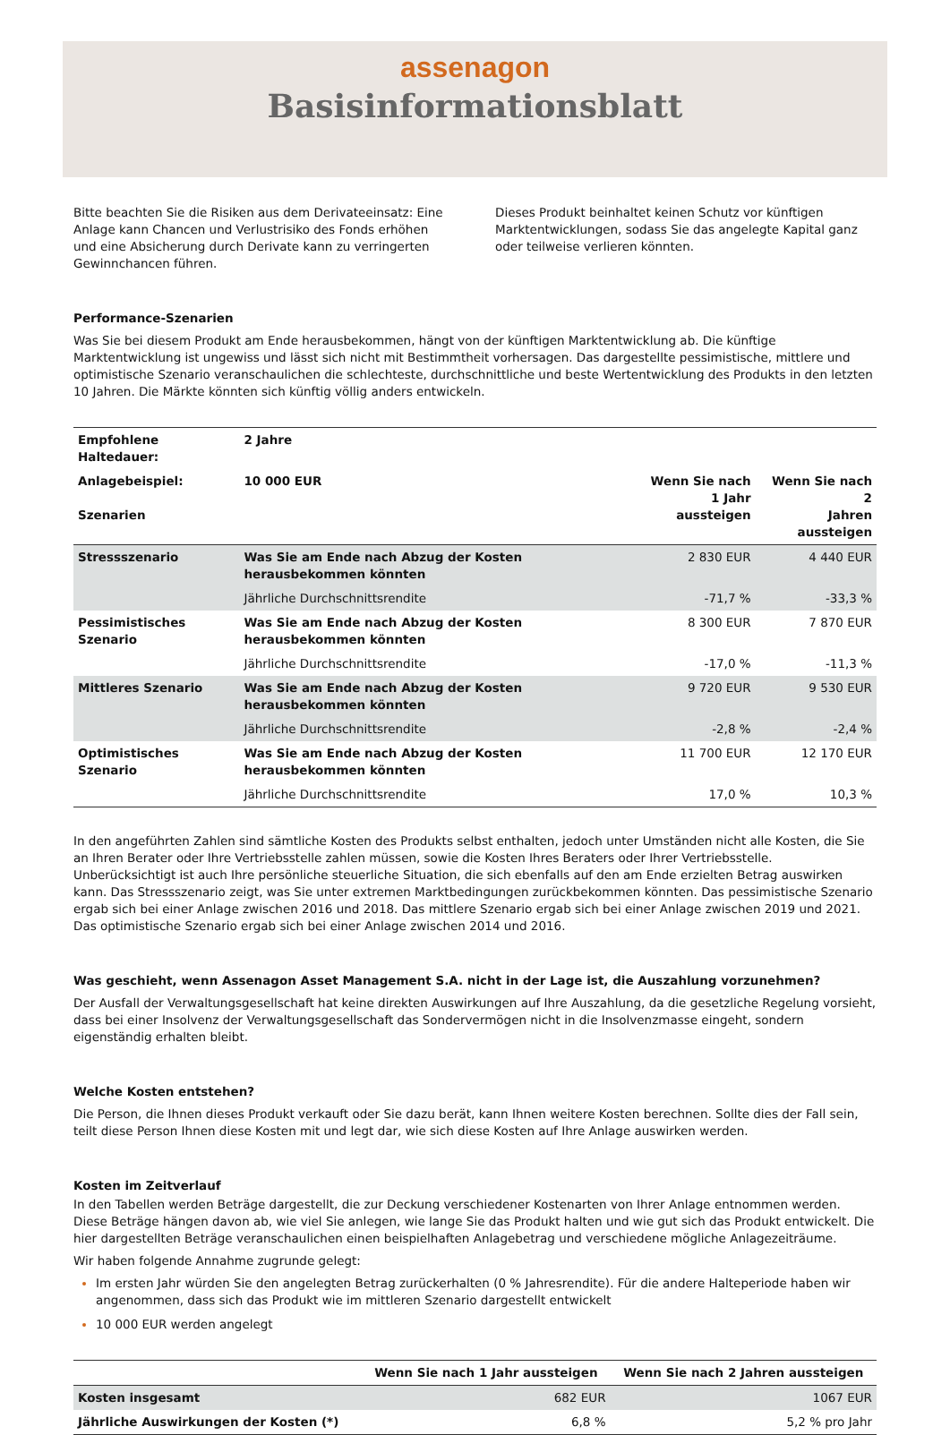assenagon
Basisinformationsblatt
Bitte beachten Sie die Risiken aus dem Derivateeinsatz: Eine Anlage kann Chancen und Verlustrisiko des Fonds erhöhen und eine Absicherung durch Derivate kann zu verringerten Gewinnchancen führen.
Dieses Produkt beinhaltet keinen Schutz vor künftigen Marktentwicklungen, sodass Sie das angelegte Kapital ganz oder teilweise verlieren könnten.
Performance-Szenarien
Was Sie bei diesem Produkt am Ende herausbekommen, hängt von der künftigen Marktentwicklung ab. Die künftige Marktentwicklung ist ungewiss und lässt sich nicht mit Bestimmtheit vorhersagen. Das dargestellte pessimistische, mittlere und optimistische Szenario veranschaulichen die schlechteste, durchschnittliche und beste Wertentwicklung des Produkts in den letzten 10 Jahren. Die Märkte könnten sich künftig völlig anders entwickeln.
| Empfohlene Haltedauer: | 2 Jahre | | |
| --- | --- | --- | --- |
| Anlagebeispiel: Szenarien | 10 000 EUR | Wenn Sie nach 1 Jahr aussteigen | Wenn Sie nach 2 Jahren aussteigen |
| Stressszenario | Was Sie am Ende nach Abzug der Kosten herausbekommen könnten | 2 830 EUR | 4 440 EUR |
| | Jährliche Durchschnittsrendite | -71,7 % | -33,3 % |
| Pessimistisches Szenario | Was Sie am Ende nach Abzug der Kosten herausbekommen könnten | 8 300 EUR | 7 870 EUR |
| | Jährliche Durchschnittsrendite | -17,0 % | -11,3 % |
| Mittleres Szenario | Was Sie am Ende nach Abzug der Kosten herausbekommen könnten | 9 720 EUR | 9 530 EUR |
| | Jährliche Durchschnittsrendite | -2,8 % | -2,4 % |
| Optimistisches Szenario | Was Sie am Ende nach Abzug der Kosten herausbekommen könnten | 11 700 EUR | 12 170 EUR |
| | Jährliche Durchschnittsrendite | 17,0 % | 10,3 % |
In den angeführten Zahlen sind sämtliche Kosten des Produkts selbst enthalten, jedoch unter Umständen nicht alle Kosten, die Sie an Ihren Berater oder Ihre Vertriebsstelle zahlen müssen, sowie die Kosten Ihres Beraters oder Ihrer Vertriebsstelle. Unberücksichtigt ist auch Ihre persönliche steuerliche Situation, die sich ebenfalls auf den am Ende erzielten Betrag auswirken kann. Das Stressszenario zeigt, was Sie unter extremen Marktbedingungen zurückbekommen könnten. Das pessimistische Szenario ergab sich bei einer Anlage zwischen 2016 und 2018. Das mittlere Szenario ergab sich bei einer Anlage zwischen 2019 und 2021. Das optimistische Szenario ergab sich bei einer Anlage zwischen 2014 und 2016.
Was geschieht, wenn Assenagon Asset Management S.A. nicht in der Lage ist, die Auszahlung vorzunehmen?
Der Ausfall der Verwaltungsgesellschaft hat keine direkten Auswirkungen auf Ihre Auszahlung, da die gesetzliche Regelung vorsieht, dass bei einer Insolvenz der Verwaltungsgesellschaft das Sondervermögen nicht in die Insolvenzmasse eingeht, sondern eigenständig erhalten bleibt.
Welche Kosten entstehen?
Die Person, die Ihnen dieses Produkt verkauft oder Sie dazu berät, kann Ihnen weitere Kosten berechnen. Sollte dies der Fall sein, teilt diese Person Ihnen diese Kosten mit und legt dar, wie sich diese Kosten auf Ihre Anlage auswirken werden.
Kosten im Zeitverlauf
In den Tabellen werden Beträge dargestellt, die zur Deckung verschiedener Kostenarten von Ihrer Anlage entnommen werden. Diese Beträge hängen davon ab, wie viel Sie anlegen, wie lange Sie das Produkt halten und wie gut sich das Produkt entwickelt. Die hier dargestellten Beträge veranschaulichen einen beispielhaften Anlagebetrag und verschiedene mögliche Anlagezeiträume.
Wir haben folgende Annahme zugrunde gelegt:
Im ersten Jahr würden Sie den angelegten Betrag zurückerhalten (0 % Jahresrendite). Für die andere Halteperiode haben wir angenommen, dass sich das Produkt wie im mittleren Szenario dargestellt entwickelt
10 000 EUR werden angelegt
| | Wenn Sie nach 1 Jahr aussteigen | Wenn Sie nach 2 Jahren aussteigen |
| --- | --- | --- |
| Kosten insgesamt | 682 EUR | 1067 EUR |
| Jährliche Auswirkungen der Kosten (*) | 6,8 % | 5,2 % pro Jahr |